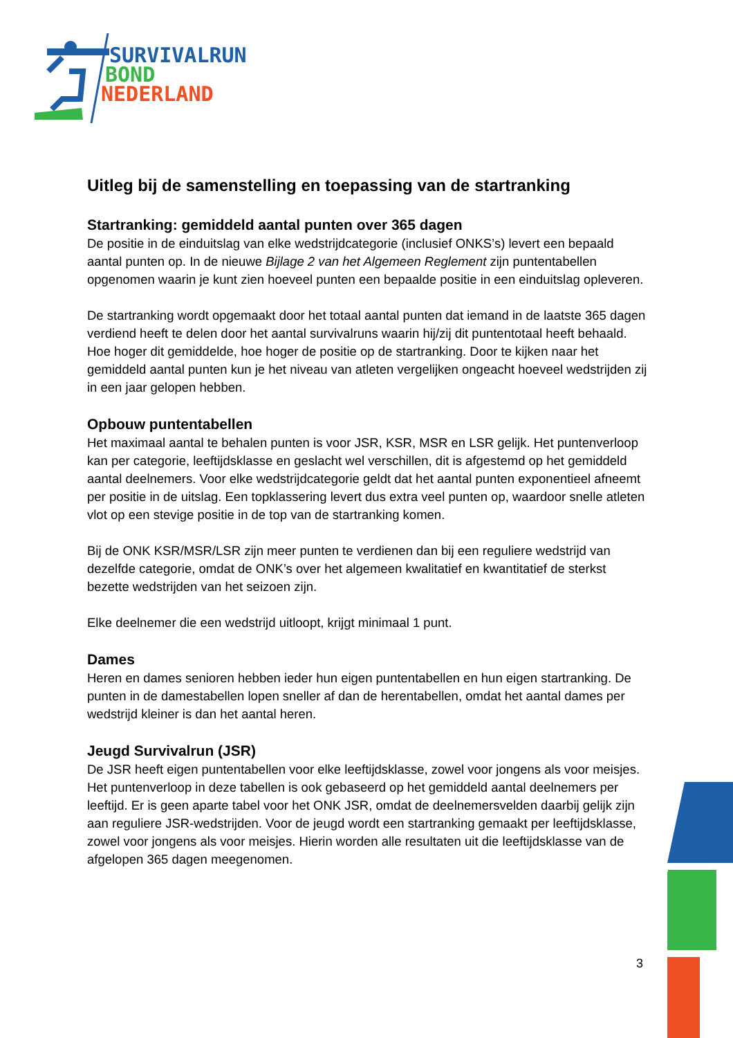SURVIVALRUN
BOND
NEDERLAND
Uitleg bij de samenstelling en toepassing van de startranking
Startranking: gemiddeld aantal punten over 365 dagen
De positie in de einduitslag van elke wedstrijdcategorie (inclusief ONKS’s) levert een bepaald aantal punten op. In de nieuwe Bijlage 2 van het Algemeen Reglement zijn puntentabellen opgenomen waarin je kunt zien hoeveel punten een bepaalde positie in een einduitslag opleveren.
De startranking wordt opgemaakt door het totaal aantal punten dat iemand in de laatste 365 dagen verdiend heeft te delen door het aantal survivalruns waarin hij/zij dit puntentotaal heeft behaald. Hoe hoger dit gemiddelde, hoe hoger de positie op de startranking. Door te kijken naar het gemiddeld aantal punten kun je het niveau van atleten vergelijken ongeacht hoeveel wedstrijden zij in een jaar gelopen hebben.
Opbouw puntentabellen
Het maximaal aantal te behalen punten is voor JSR, KSR, MSR en LSR gelijk. Het puntenverloop kan per categorie, leeftijdsklasse en geslacht wel verschillen, dit is afgestemd op het gemiddeld aantal deelnemers. Voor elke wedstrijdcategorie geldt dat het aantal punten exponentieel afneemt per positie in de uitslag. Een topklassering levert dus extra veel punten op, waardoor snelle atleten vlot op een stevige positie in de top van de startranking komen.
Bij de ONK KSR/MSR/LSR zijn meer punten te verdienen dan bij een reguliere wedstrijd van dezelfde categorie, omdat de ONK’s over het algemeen kwalitatief en kwantitatief de sterkst bezette wedstrijden van het seizoen zijn.
Elke deelnemer die een wedstrijd uitloopt, krijgt minimaal 1 punt.
Dames
Heren en dames senioren hebben ieder hun eigen puntentabellen en hun eigen startranking. De punten in de damestabellen lopen sneller af dan de herentabellen, omdat het aantal dames per wedstrijd kleiner is dan het aantal heren.
Jeugd Survivalrun (JSR)
De JSR heeft eigen puntentabellen voor elke leeftijdsklasse, zowel voor jongens als voor meisjes. Het puntenverloop in deze tabellen is ook gebaseerd op het gemiddeld aantal deelnemers per leeftijd. Er is geen aparte tabel voor het ONK JSR, omdat de deelnemersvelden daarbij gelijk zijn aan reguliere JSR-wedstrijden. Voor de jeugd wordt een startranking gemaakt per leeftijdsklasse, zowel voor jongens als voor meisjes. Hierin worden alle resultaten uit die leeftijdsklasse van de afgelopen 365 dagen meegenomen.
3